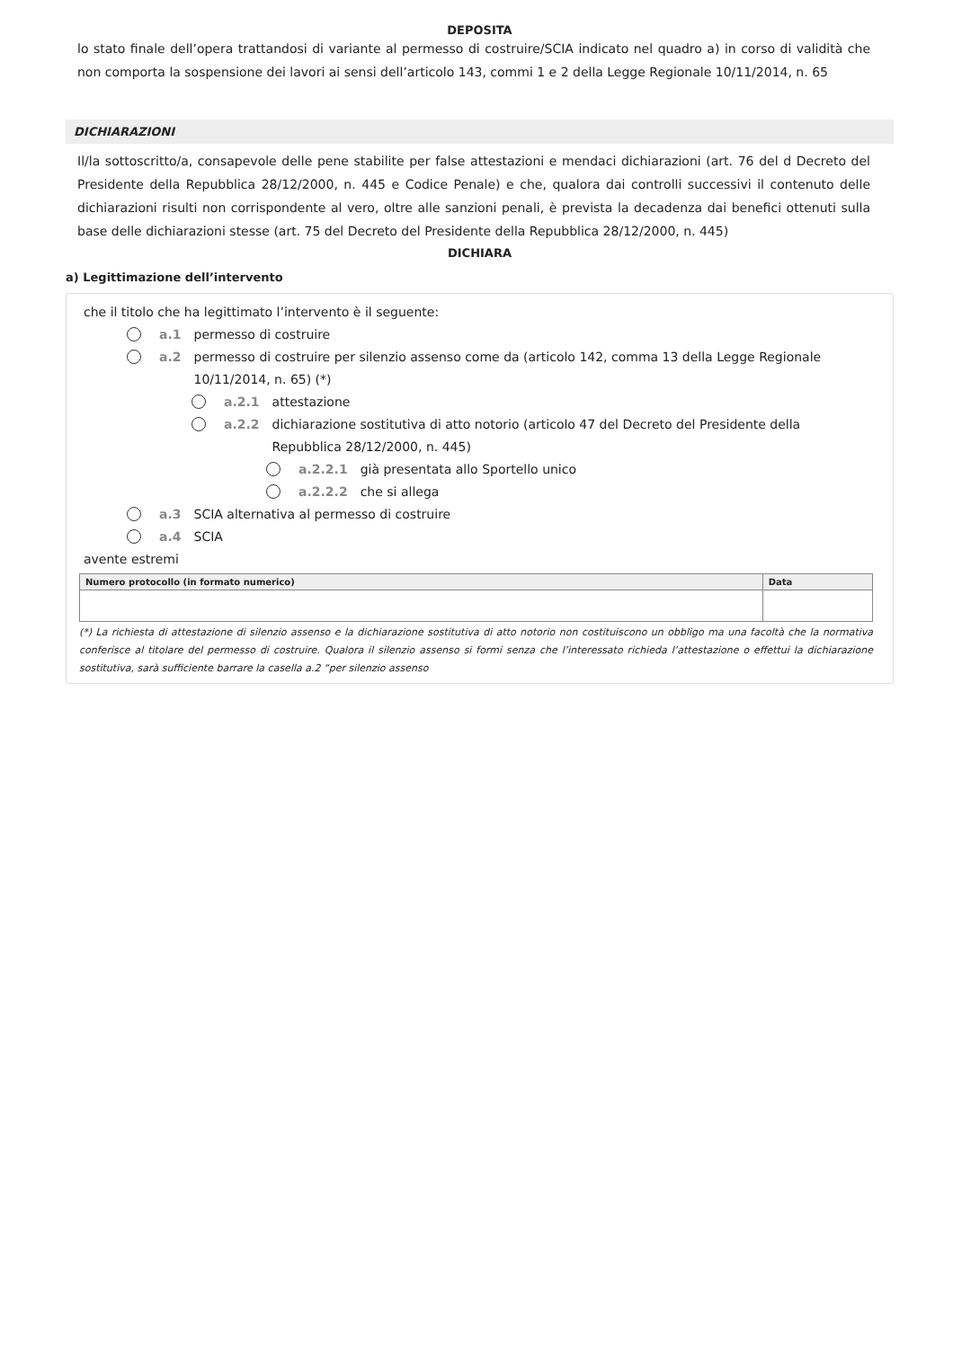DEPOSITA
lo stato finale dell’opera trattandosi di variante al permesso di costruire/SCIA indicato nel quadro a) in corso di validità che non comporta la sospensione dei lavori ai sensi dell’articolo 143, commi 1 e 2 della Legge Regionale 10/11/2014, n. 65
DICHIARAZIONI
Il/la sottoscritto/a, consapevole delle pene stabilite per false attestazioni e mendaci dichiarazioni (art. 76 del d Decreto del Presidente della Repubblica 28/12/2000, n. 445 e Codice Penale) e che, qualora dai controlli successivi il contenuto delle dichiarazioni risulti non corrispondente al vero, oltre alle sanzioni penali, è prevista la decadenza dai benefici ottenuti sulla base delle dichiarazioni stesse (art. 75 del Decreto del Presidente della Repubblica 28/12/2000, n. 445)
DICHIARA
a) Legittimazione dell’intervento
che il titolo che ha legittimato l’intervento è il seguente:
a.1 permesso di costruire
a.2 permesso di costruire per silenzio assenso come da (articolo 142, comma 13 della Legge Regionale 10/11/2014, n. 65) (*)
a.2.1 attestazione
a.2.2 dichiarazione sostitutiva di atto notorio (articolo 47 del Decreto del Presidente della Repubblica 28/12/2000, n. 445)
a.2.2.1 già presentata allo Sportello unico
a.2.2.2 che si allega
a.3 SCIA alternativa al permesso di costruire
a.4 SCIA
avente estremi
| Numero protocollo (in formato numerico) | Data |
| --- | --- |
(*) La richiesta di attestazione di silenzio assenso e la dichiarazione sostitutiva di atto notorio non costituiscono un obbligo ma una facoltà che la normativa conferisce al titolare del permesso di costruire. Qualora il silenzio assenso si formi senza che l’interessato richieda l’attestazione o effettui la dichiarazione sostitutiva, sarà sufficiente barrare la casella a.2 “per silenzio assenso